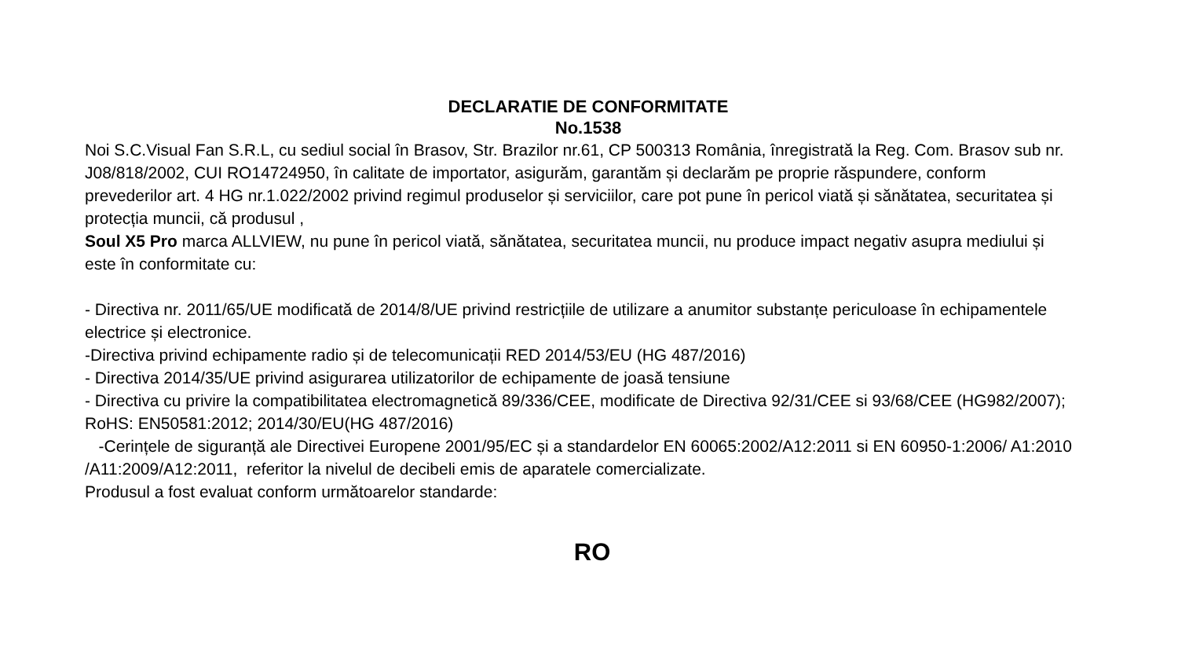DECLARATIE DE CONFORMITATE
No.1538
Noi S.C.Visual Fan S.R.L, cu sediul social în Brasov, Str. Brazilor nr.61, CP 500313 România, înregistrată la Reg. Com. Brasov sub nr. J08/818/2002, CUI RO14724950, în calitate de importator, asigurăm, garantăm și declarăm pe proprie răspundere, conform prevederilor art. 4 HG nr.1.022/2002 privind regimul produselor și serviciilor, care pot pune în pericol viată și sănătatea, securitatea și protecția muncii, că produsul ,
Soul X5 Pro marca ALLVIEW, nu pune în pericol viată, sănătatea, securitatea muncii, nu produce impact negativ asupra mediului și este în conformitate cu:
- Directiva nr. 2011/65/UE modificată de 2014/8/UE privind restricțiile de utilizare a anumitor substanțe periculoase în echipamentele electrice și electronice.
-Directiva privind echipamente radio și de telecomunicații RED 2014/53/EU (HG 487/2016)
- Directiva 2014/35/UE privind asigurarea utilizatorilor de echipamente de joasă tensiune
- Directiva cu privire la compatibilitatea electromagnetică 89/336/CEE, modificate de Directiva 92/31/CEE si 93/68/CEE (HG982/2007); RoHS: EN50581:2012; 2014/30/EU(HG 487/2016)
-Cerințele de siguranță ale Directivei Europene 2001/95/EC și a standardelor EN 60065:2002/A12:2011 si EN 60950-1:2006/ A1:2010 /A11:2009/A12:2011, referitor la nivelul de decibeli emis de aparatele comercializate.
Produsul a fost evaluat conform următoarelor standarde:
RO